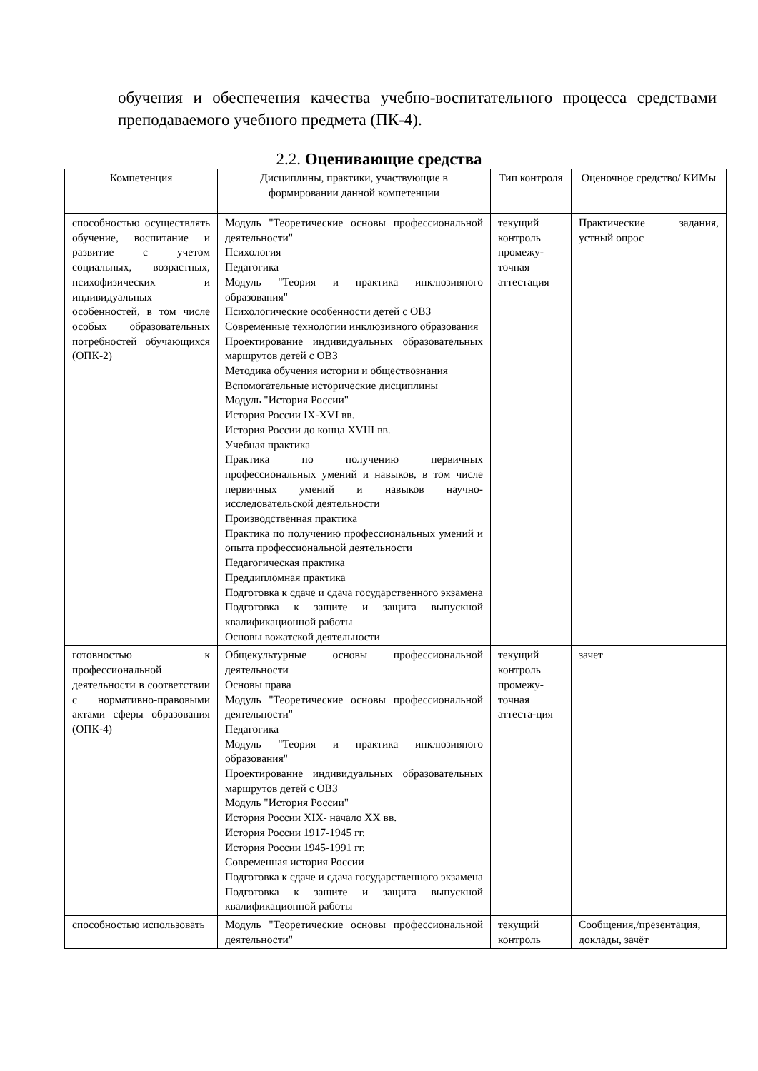обучения и обеспечения качества учебно-воспитательного процесса средствами преподаваемого учебного предмета (ПК-4).
2.2. Оценивающие средства
| Компетенция | Дисциплины, практики, участвующие в формировании данной компетенции | Тип контроля | Оценочное средство/ КИМы |
| --- | --- | --- | --- |
| способностью осуществлять обучение, воспитание и развитие с учетом социальных, возрастных, психофизических и индивидуальных особенностей, в том числе особых образовательных потребностей обучающихся (ОПК-2) | Модуль "Теоретические основы профессиональной деятельности" Психология Педагогика Модуль "Теория и практика инклюзивного образования" Психологические особенности детей с ОВЗ Современные технологии инклюзивного образования Проектирование индивидуальных образовательных маршрутов детей с ОВЗ Методика обучения истории и обществознания Вспомогательные исторические дисциплины Модуль "История России" История России IX-XVI вв. История России до конца XVIII вв. Учебная практика Практика по получению первичных профессиональных умений и навыков, в том числе первичных умений и навыков научно-исследовательской деятельности Производственная практика Практика по получению профессиональных умений и опыта профессиональной деятельности Педагогическая практика Преддипломная практика Подготовка к сдаче и сдача государственного экзамена Подготовка к защите и защита выпускной квалификационной работы Основы вожатской деятельности | текущий контроль промежу-точная аттестация | Практические задания, устный опрос |
| готовностью к профессиональной деятельности в соответствии с нормативно-правовыми актами сферы образования (ОПК-4) | Общекультурные основы профессиональной деятельности Основы права Модуль "Теоретические основы профессиональной деятельности" Педагогика Модуль "Теория и практика инклюзивного образования" Проектирование индивидуальных образовательных маршрутов детей с ОВЗ Модуль "История России" История России XIX- начало XX вв. История России 1917-1945 гг. История России 1945-1991 гг. Современная история России Подготовка к сдаче и сдача государственного экзамена Подготовка к защите и защита выпускной квалификационной работы | текущий контроль промежу-точная аттеста-ция | зачет |
| способностью использовать | Модуль "Теоретические основы профессиональной деятельности" | текущий контроль | Сообщения,/презентация, доклады, зачёт |